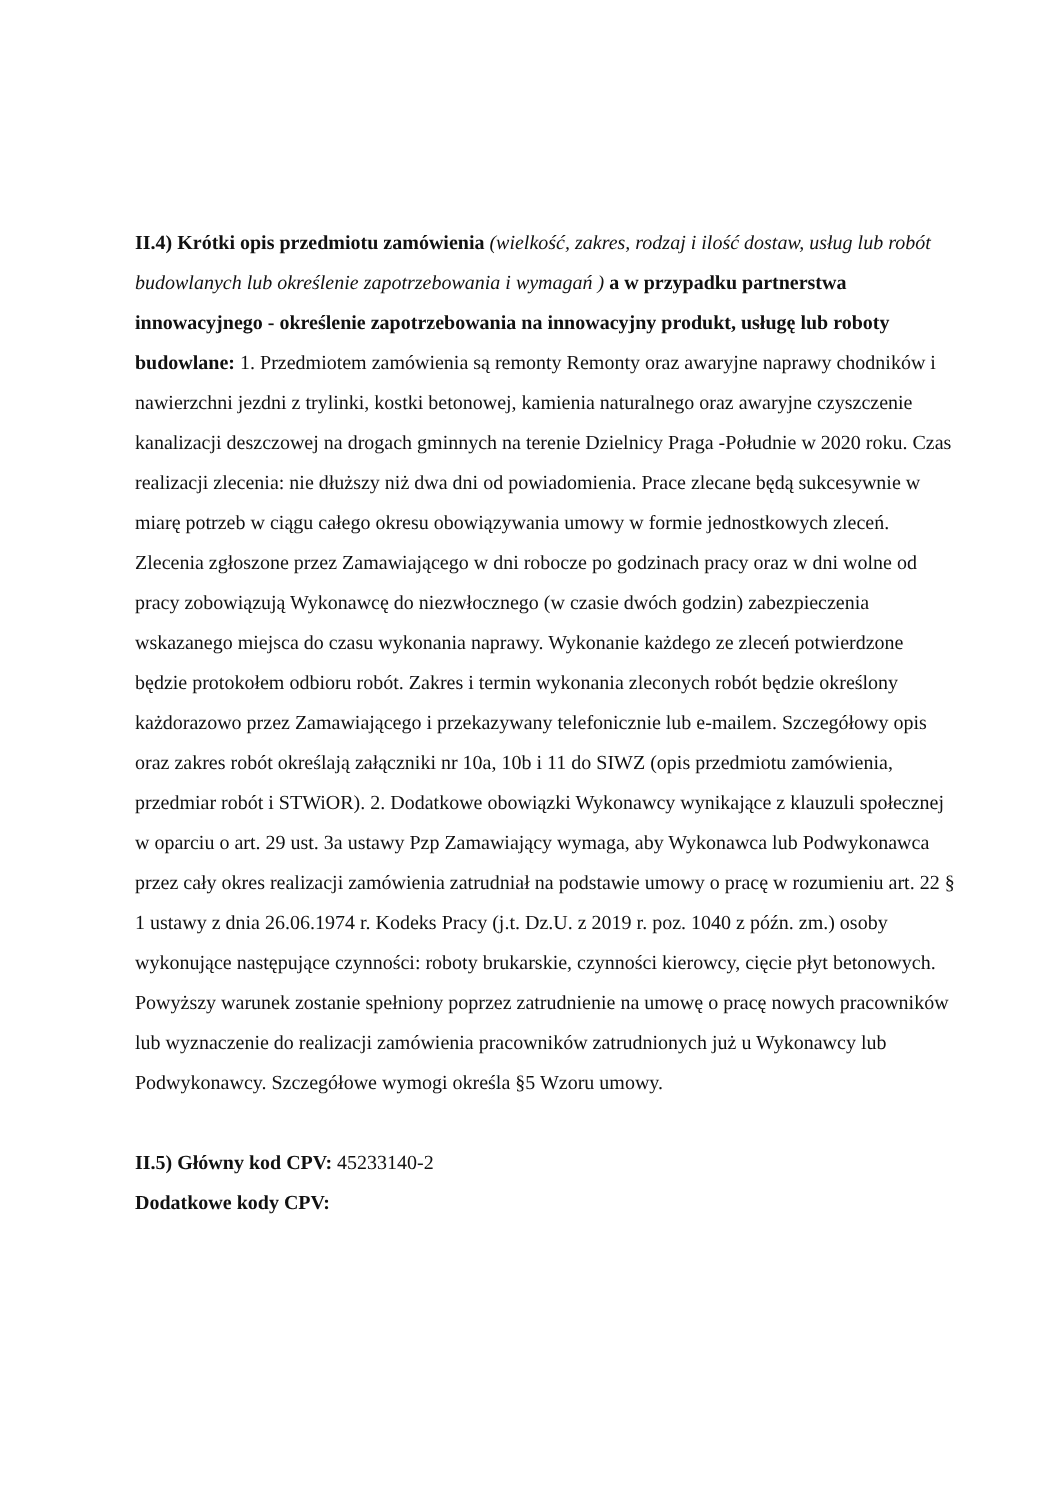II.4) Krótki opis przedmiotu zamówienia (wielkość, zakres, rodzaj i ilość dostaw, usług lub robót budowlanych lub określenie zapotrzebowania i wymagań ) a w przypadku partnerstwa innowacyjnego - określenie zapotrzebowania na innowacyjny produkt, usługę lub roboty budowlane: 1. Przedmiotem zamówienia są remonty Remonty oraz awaryjne naprawy chodników i nawierzchni jezdni z trylinki, kostki betonowej, kamienia naturalnego oraz awaryjne czyszczenie kanalizacji deszczowej na drogach gminnych na terenie Dzielnicy Praga -Południe w 2020 roku. Czas realizacji zlecenia: nie dłuższy niż dwa dni od powiadomienia. Prace zlecane będą sukcesywnie w miarę potrzeb w ciągu całego okresu obowiązywania umowy w formie jednostkowych zleceń. Zlecenia zgłoszone przez Zamawiającego w dni robocze po godzinach pracy oraz w dni wolne od pracy zobowiązują Wykonawcę do niezwłocznego (w czasie dwóch godzin) zabezpieczenia wskazanego miejsca do czasu wykonania naprawy. Wykonanie każdego ze zleceń potwierdzone będzie protokołem odbioru robót. Zakres i termin wykonania zleconych robót będzie określony każdorazowo przez Zamawiającego i przekazywany telefonicznie lub e-mailem. Szczegółowy opis oraz zakres robót określają załączniki nr 10a, 10b i 11 do SIWZ (opis przedmiotu zamówienia, przedmiar robót i STWiOR). 2. Dodatkowe obowiązki Wykonawcy wynikające z klauzuli społecznej w oparciu o art. 29 ust. 3a ustawy Pzp Zamawiający wymaga, aby Wykonawca lub Podwykonawca przez cały okres realizacji zamówienia zatrudniał na podstawie umowy o pracę w rozumieniu art. 22 § 1 ustawy z dnia 26.06.1974 r. Kodeks Pracy (j.t. Dz.U. z 2019 r. poz. 1040 z późn. zm.) osoby wykonujące następujące czynności: roboty brukarskie, czynności kierowcy, cięcie płyt betonowych. Powyższy warunek zostanie spełniony poprzez zatrudnienie na umowę o pracę nowych pracowników lub wyznaczenie do realizacji zamówienia pracowników zatrudnionych już u Wykonawcy lub Podwykonawcy. Szczegółowe wymogi określa §5 Wzoru umowy.
II.5) Główny kod CPV: 45233140-2
Dodatkowe kody CPV: